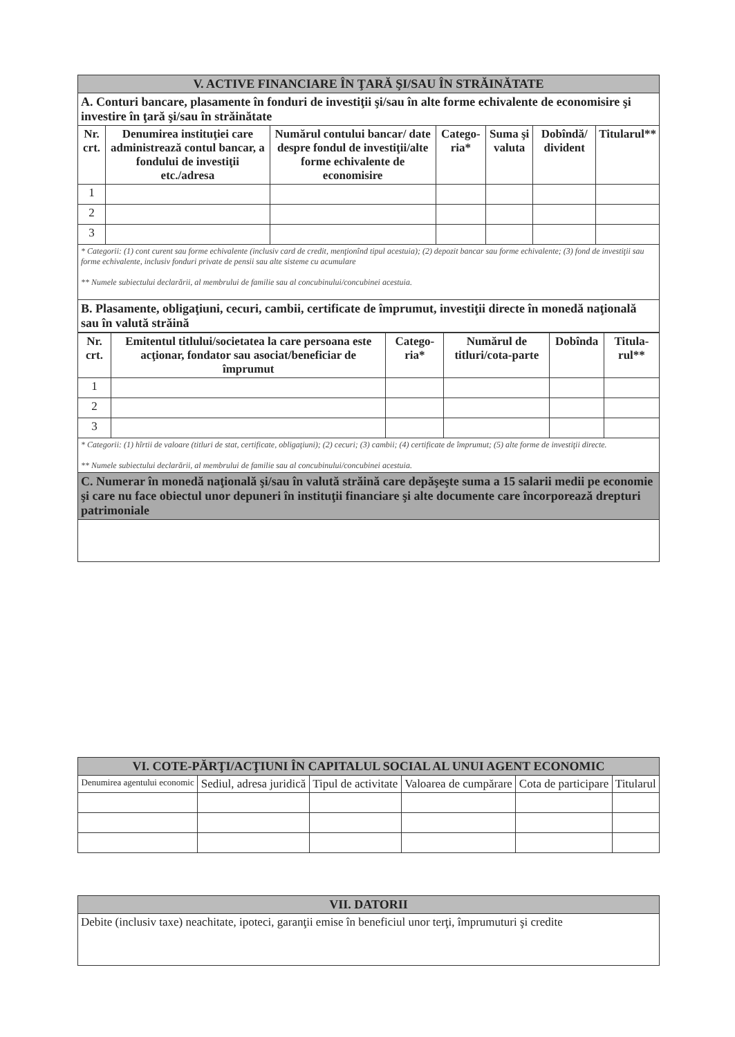| V. ACTIVE FINANCIARE ÎN ŢARĂ ŞI/SAU ÎN STRĂINĂTATE | | | | | | |
| A. Conturi bancare, plasamente în fonduri de investiţii şi/sau în alte forme echivalente de economisire şi investire în ţară şi/sau în străinătate | | | | | | |
| Nr. crt. | Denumirea instituţiei care administrează contul bancar, a fondului de investiţii etc./adresa | Numărul contului bancar/ date despre fondul de investiţii/alte forme echivalente de economisire | Catego-ria* | Suma şi valuta | Dobîndă/ divident | Titularul** |
| 1 | | | | | | |
| 2 | | | | | | |
| 3 | | | | | | |
| * Categorii: (1) cont curent sau forme echivalente (inclusiv card de credit, menţionînd tipul acestuia); (2) depozit bancar sau forme echivalente; (3) fond de investiţii sau forme echivalente, inclusiv fonduri private de pensii sau alte sisteme cu acumulare ** Numele subiectului declarării, al membrului de familie sau al concubinului/concubinei acestuia. | | | | | | |
| B. Plasamente, obligaţiuni, cecuri, cambii, certificate de împrumut, investiţii directe în monedă naţională sau în valută străină | | | | | | |
| Nr. crt. | Emitentul titlului/societatea la care persoana este acţionar, fondator sau asociat/beneficiar de împrumut | Catego-ria* | Numărul de titluri/cota-parte | Dobînda | Titula-rul** |
| --- | --- | --- | --- | --- | --- |
| 1 | | | | | |
| 2 | | | | | |
| 3 | | | | | |
| * Categorii: (1) hîrtii de valoare (titluri de stat, certificate, obligaţiuni); (2) cecuri; (3) cambii; (4) certificate de împrumut; (5) alte forme de investiţii directe. ** Numele subiectului declarării, al membrului de familie sau al concubinului/concubinei acestuia. | | | | | |
| C. Numerar în monedă naţională şi/sau în valută străină care depăşeşte suma a 15 salarii medii pe economie şi care nu face obiectul unor depuneri în instituţii financiare şi alte documente care încorporează drepturi patrimoniale | | | | | |
| VI. COTE-PĂRŢI/ACŢIUNI ÎN CAPITALUL SOCIAL AL UNUI AGENT ECONOMIC | | | | | |
| Denumirea agentului economic | Sediul, adresa juridică | Tipul de activitate | Valoarea de cumpărare | Cota de participare | Titularul |
| VII. DATORII |
| Debite (inclusiv taxe) neachitate, ipoteci, garanţii emise în beneficiul unor terţi, împrumuturi şi credite |